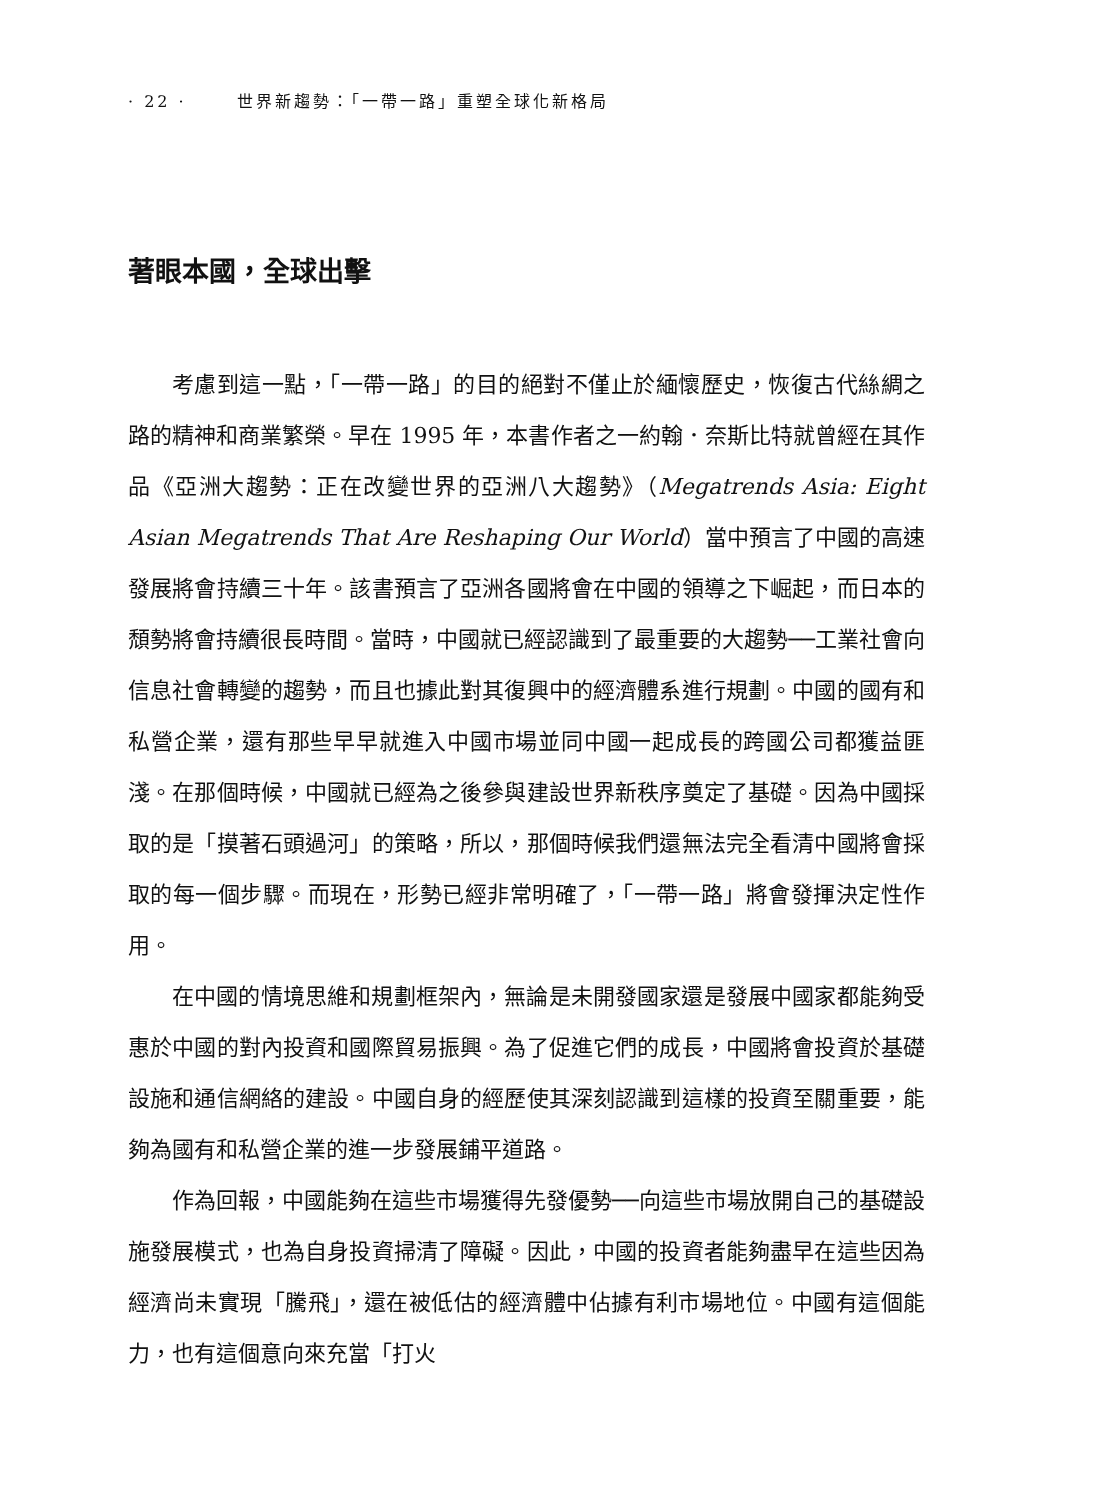· 22 · 世界新趨勢：「一帶一路」重塑全球化新格局
著眼本國，全球出擊
考慮到這一點，「一帶一路」的目的絕對不僅止於緬懷歷史，恢復古代絲綢之路的精神和商業繁榮。早在 1995 年，本書作者之一約翰．奈斯比特就曾經在其作品《亞洲大趨勢：正在改變世界的亞洲八大趨勢》（Megatrends Asia: Eight Asian Megatrends That Are Reshaping Our World）當中預言了中國的高速發展將會持續三十年。該書預言了亞洲各國將會在中國的領導之下崛起，而日本的頹勢將會持續很長時間。當時，中國就已經認識到了最重要的大趨勢──工業社會向信息社會轉變的趨勢，而且也據此對其復興中的經濟體系進行規劃。中國的國有和私營企業，還有那些早早就進入中國市場並同中國一起成長的跨國公司都獲益匪淺。在那個時候，中國就已經為之後參與建設世界新秩序奠定了基礎。因為中國採取的是「摸著石頭過河」的策略，所以，那個時候我們還無法完全看清中國將會採取的每一個步驟。而現在，形勢已經非常明確了，「一帶一路」將會發揮決定性作用。
在中國的情境思維和規劃框架內，無論是未開發國家還是發展中國家都能夠受惠於中國的對內投資和國際貿易振興。為了促進它們的成長，中國將會投資於基礎設施和通信網絡的建設。中國自身的經歷使其深刻認識到這樣的投資至關重要，能夠為國有和私營企業的進一步發展鋪平道路。
作為回報，中國能夠在這些市場獲得先發優勢──向這些市場放開自己的基礎設施發展模式，也為自身投資掃清了障礙。因此，中國的投資者能夠盡早在這些因為經濟尚未實現「騰飛」，還在被低估的經濟體中佔據有利市場地位。中國有這個能力，也有這個意向來充當「打火